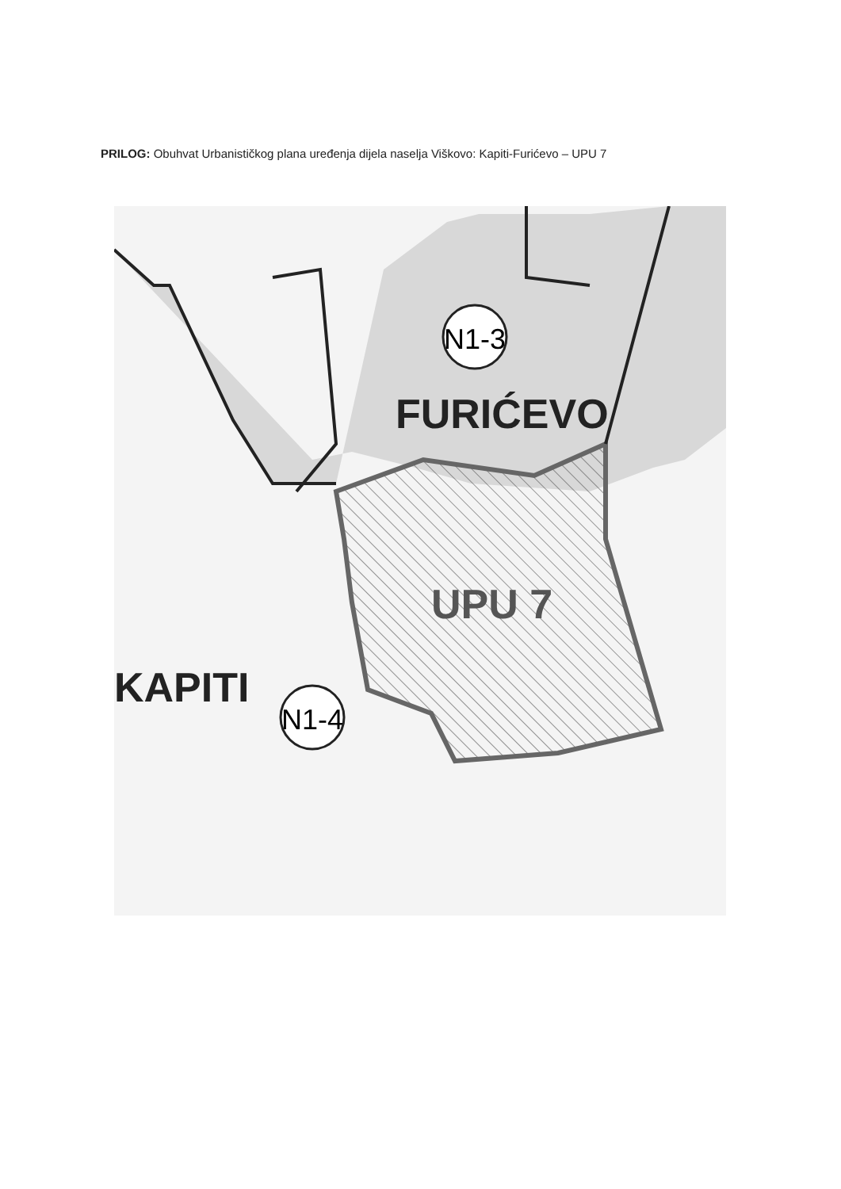PRILOG: Obuhvat Urbanističkog plana uređenja dijela naselja Viškovo: Kapiti-Furićevo – UPU 7
N1-3
N1-4
FURIĆEVO
UPU 7
KAPITI